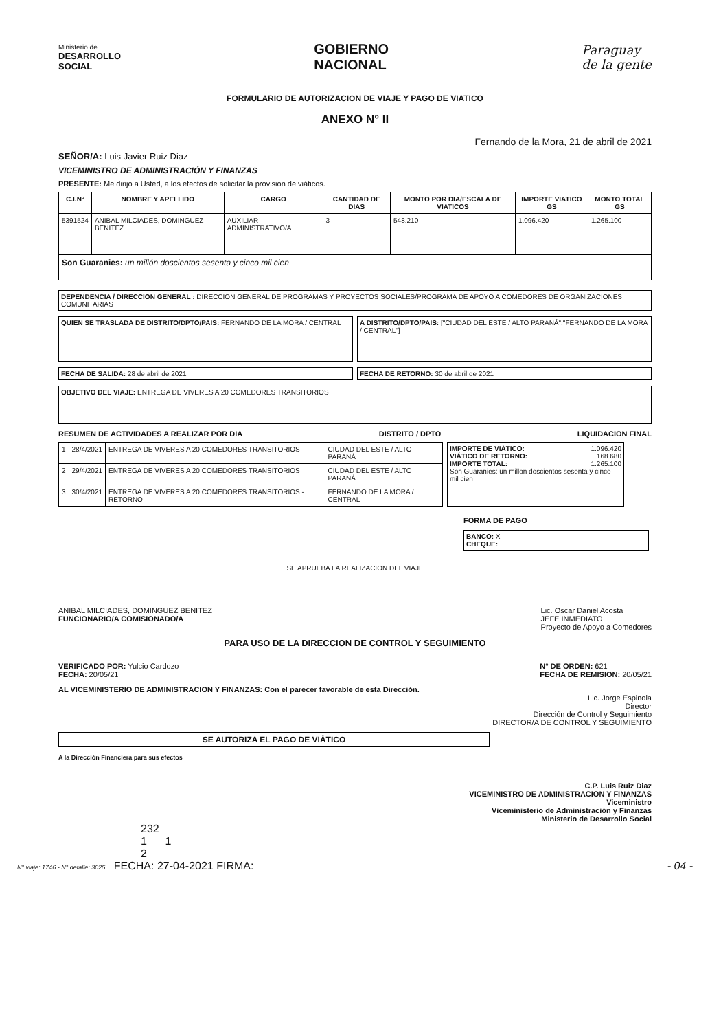Ministerio de
DESARROLLO
SOCIAL
GOBIERNO
NACIONAL
Paraguay
de la gente
FORMULARIO DE AUTORIZACION DE VIAJE Y PAGO DE VIATICO
ANEXO N° II
Fernando de la Mora, 21 de abril de 2021
SEÑOR/A: Luis Javier Ruiz Diaz
VICEMINISTRO DE ADMINISTRACIÓN Y FINANZAS
PRESENTE: Me dirijo a Usted, a los efectos de solicitar la provision de viáticos.
| C.I.N° | NOMBRE Y APELLIDO | CARGO | CANTIDAD DE DIAS | MONTO POR DIA/ESCALA DE VIATICOS | IMPORTE VIATICO GS | MONTO TOTAL GS |
| --- | --- | --- | --- | --- | --- | --- |
| 5391524 | ANIBAL MILCIADES, DOMINGUEZ BENITEZ | AUXILIAR ADMINISTRATIVO/A | 3 | 548.210 | 1.096.420 | 1.265.100 |
| Son Guaranies: un millón doscientos sesenta y cinco mil cien | | | | | | |
DEPENDENCIA / DIRECCION GENERAL : DIRECCION GENERAL DE PROGRAMAS Y PROYECTOS SOCIALES/PROGRAMA DE APOYO A COMEDORES DE ORGANIZACIONES COMUNITARIAS
QUIEN SE TRASLADA DE DISTRITO/DPTO/PAIS: FERNANDO DE LA MORA / CENTRAL
A DISTRITO/DPTO/PAIS: ["CIUDAD DEL ESTE / ALTO PARANÁ","FERNANDO DE LA MORA / CENTRAL"]
FECHA DE SALIDA: 28 de abril de 2021
FECHA DE RETORNO: 30 de abril de 2021
OBJETIVO DEL VIAJE: ENTREGA DE VIVERES A 20 COMEDORES TRANSITORIOS
RESUMEN DE ACTIVIDADES A REALIZAR POR DIA DISTRITO / DPTO LIQUIDACION FINAL
| 1 | 28/4/2021 | ENTREGA DE VIVERES A 20 COMEDORES TRANSITORIOS | CIUDAD DEL ESTE / ALTO PARANÁ |
| 2 | 29/4/2021 | ENTREGA DE VIVERES A 20 COMEDORES TRANSITORIOS | CIUDAD DEL ESTE / ALTO PARANÁ |
| 3 | 30/4/2021 | ENTREGA DE VIVERES A 20 COMEDORES TRANSITORIOS - RETORNO | FERNANDO DE LA MORA / CENTRAL |
IMPORTE DE VIÁTICO: 1.096.420
VIÁTICO DE RETORNO: 168.680
IMPORTE TOTAL: 1.265.100
Son Guaranies: un millon doscientos sesenta y cinco mil cien
FORMA DE PAGO
BANCO: X
CHEQUE:
SE APRUEBA LA REALIZACION DEL VIAJE
ANIBAL MILCIADES, DOMINGUEZ BENITEZ
FUNCIONARIO/A COMISIONADO/A
Lic. Oscar Daniel Acosta
JEFE INMEDIATO
Proyecto de Apoyo a Comedores
PARA USO DE LA DIRECCION DE CONTROL Y SEGUIMIENTO
VERIFICADO POR: Yulcio Cardozo
FECHA: 20/05/21
N° DE ORDEN: 621
FECHA DE REMISION: 20/05/21
AL VICEMINISTERIO DE ADMINISTRACION Y FINANZAS: Con el parecer favorable de esta Dirección.
Lic. Jorge Espinola
Director
Dirección de Control y Seguimiento
DIRECTOR/A DE CONTROL Y SEGUIMIENTO
SE AUTORIZA EL PAGO DE VIÁTICO
A la Dirección Financiera para sus efectos
C.P. Luis Ruiz Diaz
VICEMINISTRO DE ADMINISTRACION Y FINANZAS
Viceministro
Viceministerio de Administración y Finanzas
Ministerio de Desarrollo Social
232
1 1
2
N° viaje: 1746 - N° detalle: 3025 FECHA: 27-04-2021 FIRMA: - 04 -